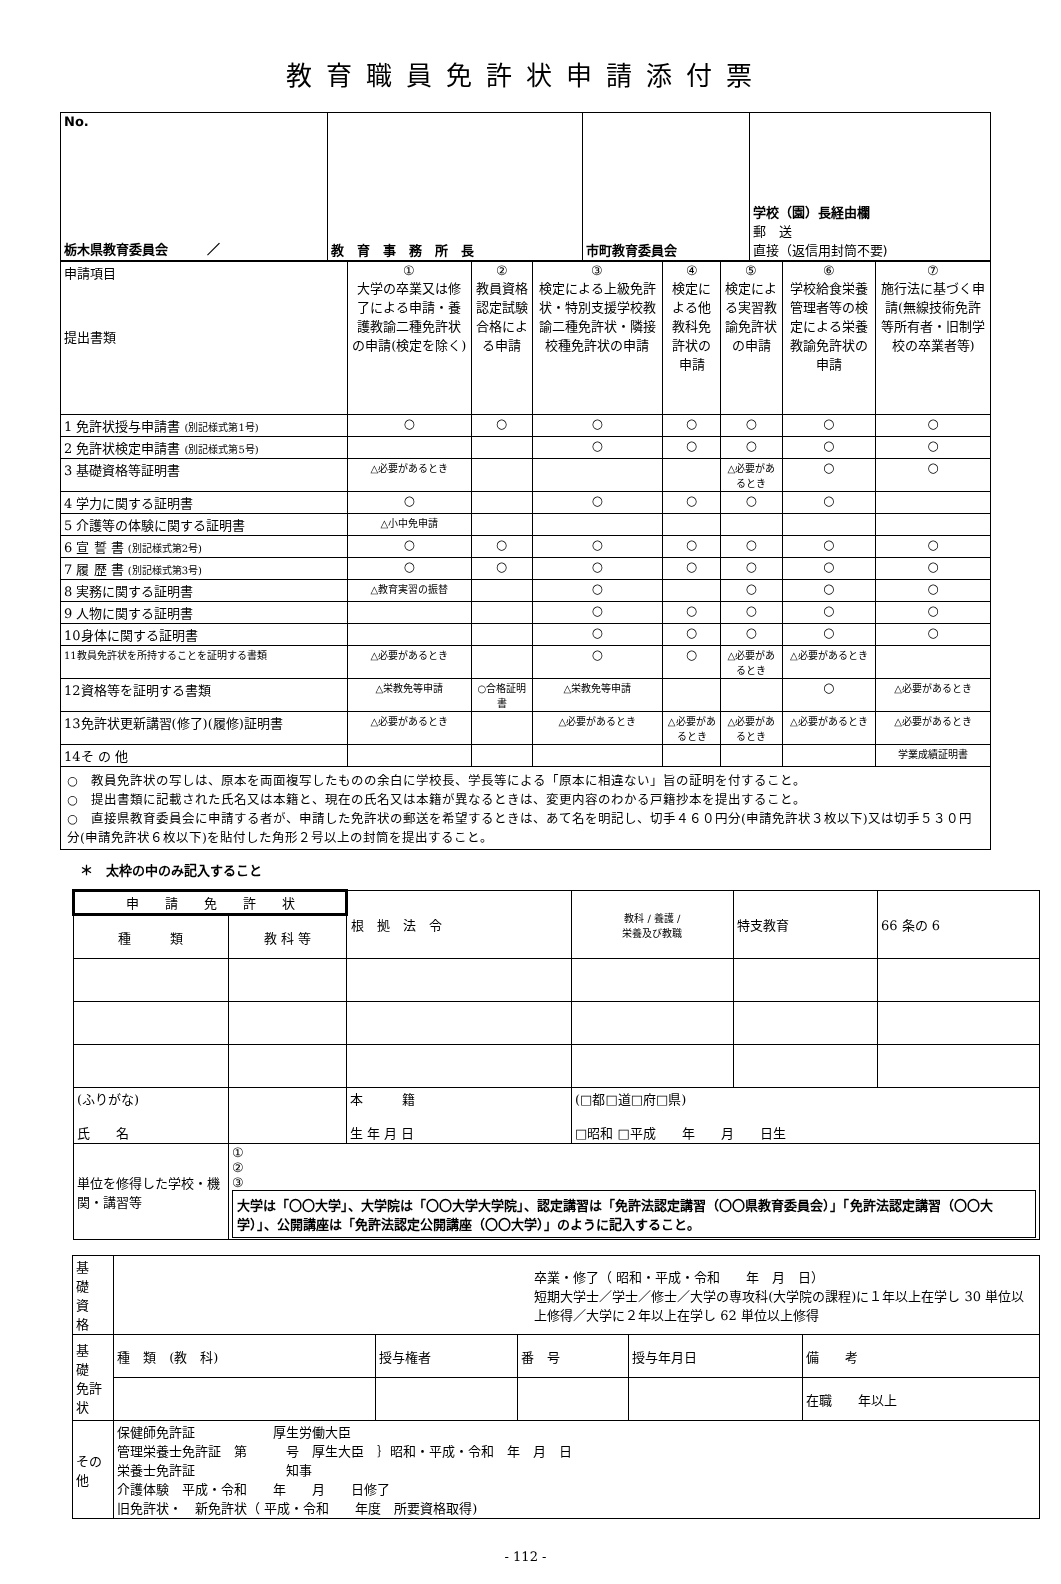教育職員免許状申請添付票
| No. 栃木県教育委員会 ／ | 教 育 事 務 所 長 | 市町教育委員会 | 学校（園）長経由欄 郵 送 直接（返信用封筒不要) |
| 申請項目 提出書類 | ① 大学の卒業又は修了による申請・養護教諭二種免許状の申請(検定を除く) | ② 教員資格認定試験合格による申請 | ③ 検定による上級免許状・特別支援学校教諭二種免許状・隣接校種免許状の申請 | ④ 検定による他教科免許状の申請 | ⑤ 検定による実習教諭免許状の申請 | ⑥ 学校給食栄養管理者等の検定による栄養教諭免許状の申請 | ⑦ 施行法に基づく申請(無線技術免許等所有者・旧制学校の卒業者等) |
| --- | --- | --- | --- | --- | --- | --- | --- |
| 1 免許状授与申請書 (別記様式第1号) | ○ | ○ | ○ | ○ | ○ | ○ | ○ |
| 2 免許状検定申請書 (別記様式第5号) | | | ○ | ○ | ○ | ○ | ○ |
| 3 基礎資格等証明書 | △必要があるとき | | | | △必要があるとき | ○ | ○ |
| 4 学力に関する証明書 | ○ | | ○ | ○ | ○ | ○ | |
| 5 介護等の体験に関する証明書 | △小中免申請 | | | | | | |
| 6 宣 誓 書 (別記様式第2号) | ○ | ○ | ○ | ○ | ○ | ○ | ○ |
| 7 履 歴 書 (別記様式第3号) | ○ | ○ | ○ | ○ | ○ | ○ | ○ |
| 8 実務に関する証明書 | △教育実習の振替 | | ○ | | ○ | ○ | ○ |
| 9 人物に関する証明書 | | | ○ | ○ | ○ | ○ | ○ |
| 10身体に関する証明書 | | | ○ | ○ | ○ | ○ | ○ |
| 11教員免許状を所持することを証明する書類 | △必要があるとき | | ○ | ○ | △必要があるとき | △必要があるとき | |
| 12資格等を証明する書類 | △栄教免等申請 | ○合格証明書 | △栄教免等申請 | | | ○ | △必要があるとき |
| 13免許状更新講習(修了)(履修)証明書 | △必要があるとき | | △必要があるとき | △必要があるとき | △必要があるとき | △必要があるとき | △必要があるとき |
| 14そ の 他 | | | | | | | 学業成績証明書 |
○　教員免許状の写しは、原本を両面複写したものの余白に学校長、学長等による「原本に相違ない」旨の証明を付すること。
○　提出書類に記載された氏名又は本籍と、現在の氏名又は本籍が異なるときは、変更内容のわかる戸籍抄本を提出すること。
○　直接県教育委員会に申請する者が、申請した免許状の郵送を希望するときは、あて名を明記し、切手４６０円分(申請免許状３枚以下)又は切手５３０円分(申請免許状６枚以下)を貼付した角形２号以上の封筒を提出すること。
＊　太枠の中のみ記入すること
| 申 請 免 許 状 | | 根 拠 法 令 | 教科 / 養護 / 栄養及び教職 | 特支教育 | 66 条の 6 |
| 種 類 | 教 科 等 | | | | |
| (ふりがな) 氏 名 | | 本 籍 生 年 月 日 | (□都□道□府□県) □昭和 □平成 年 月 日生 | | |
| 単位を修得した学校・機関・講習等 | ① ② ③ 大学は「〇〇大学」、大学院は「〇〇大学大学院」、認定講習は「免許法認定講習（〇〇県教育委員会）」「免許法認定講習（〇〇大学）」、公開講座は「免許法認定公開講座（〇〇大学）」のように記入すること。 | | | | |
| 基 礎 資 格 | 卒業・修了（ 昭和・平成・令和 年 月 日） 短期大学士／学士／修士／大学の専攻科(大学院の課程)に１年以上在学し 30 単位以上修得／大学に２年以上在学し 62 単位以上修得 | | | | |
| 基 礎 免許状 | 種 類 (教 科) | 授与権者 | 番 号 | 授与年月日 | 備 考 |
| | | | | | 在職 年以上 |
| その他 | 保健師免許証 厚生労働大臣 管理栄養士免許証 第 号 厚生大臣 ｝昭和・平成・令和 年 月 日 栄養士免許証 知事 介護体験 平成・令和 年 月 日修了 旧免許状・ 新免許状（ 平成・令和 年度 所要資格取得) | | | | |
- 112 -